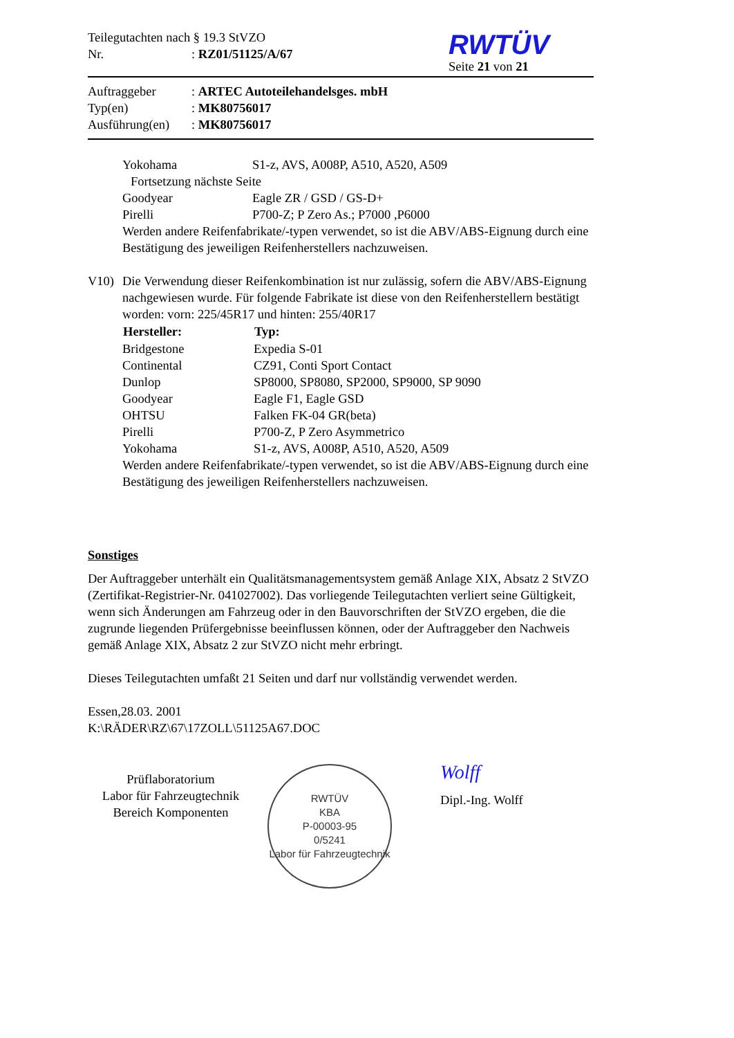Teilegutachten nach § 19.3 StVZO
Nr.: RZ01/51125/A/67
RWTÜV
Seite 21 von 21
| Auftraggeber | : ARTEC Autoteilehandelsges. mbH |
| Typ(en) | : MK80756017 |
| Ausführung(en) | : MK80756017 |
| Yokohama | S1-z, AVS, A008P, A510, A520, A509 |
Fortsetzung nächste Seite
| Goodyear | Eagle ZR / GSD / GS-D+ |
| Pirelli | P700-Z; P Zero As.; P7000 ,P6000 |
Werden andere Reifenfabrikate/-typen verwendet, so ist die ABV/ABS-Eignung durch eine Bestätigung des jeweiligen Reifenherstellers nachzuweisen.
V10) Die Verwendung dieser Reifenkombination ist nur zulässig, sofern die ABV/ABS-Eignung nachgewiesen wurde. Für folgende Fabrikate ist diese von den Reifenherstellern bestätigt worden: vorn: 225/45R17 und hinten: 255/40R17
| Hersteller: | Typ: |
| --- | --- |
| Bridgestone | Expedia S-01 |
| Continental | CZ91, Conti Sport Contact |
| Dunlop | SP8000, SP8080, SP2000, SP9000, SP 9090 |
| Goodyear | Eagle F1, Eagle GSD |
| OHTSU | Falken FK-04 GR(beta) |
| Pirelli | P700-Z, P Zero Asymmetrico |
| Yokohama | S1-z, AVS, A008P, A510, A520, A509 |
Werden andere Reifenfabrikate/-typen verwendet, so ist die ABV/ABS-Eignung durch eine Bestätigung des jeweiligen Reifenherstellers nachzuweisen.
Sonstiges
Der Auftraggeber unterhält ein Qualitätsmanagementsystem gemäß Anlage XIX, Absatz 2 StVZO (Zertifikat-Registrier-Nr. 041027002). Das vorliegende Teilegutachten verliert seine Gültigkeit, wenn sich Änderungen am Fahrzeug oder in den Bauvorschriften der StVZO ergeben, die die zugrunde liegenden Prüfergebnisse beeinflussen können, oder der Auftraggeber den Nachweis gemäß Anlage XIX, Absatz 2 zur StVZO nicht mehr erbringt.
Dieses Teilegutachten umfaßt 21 Seiten und darf nur vollständig verwendet werden.
Essen,28.03. 2001
K:\RÄDER\RZ\67\17ZOLL\51125A67.DOC
Prüflaboratorium
Labor für Fahrzeugtechnik
Bereich Komponenten
RWTÜV
KBA
P-00003-95
0/5241
Labor für Fahrzeugtechnik
Wolff
Dipl.-Ing. Wolff